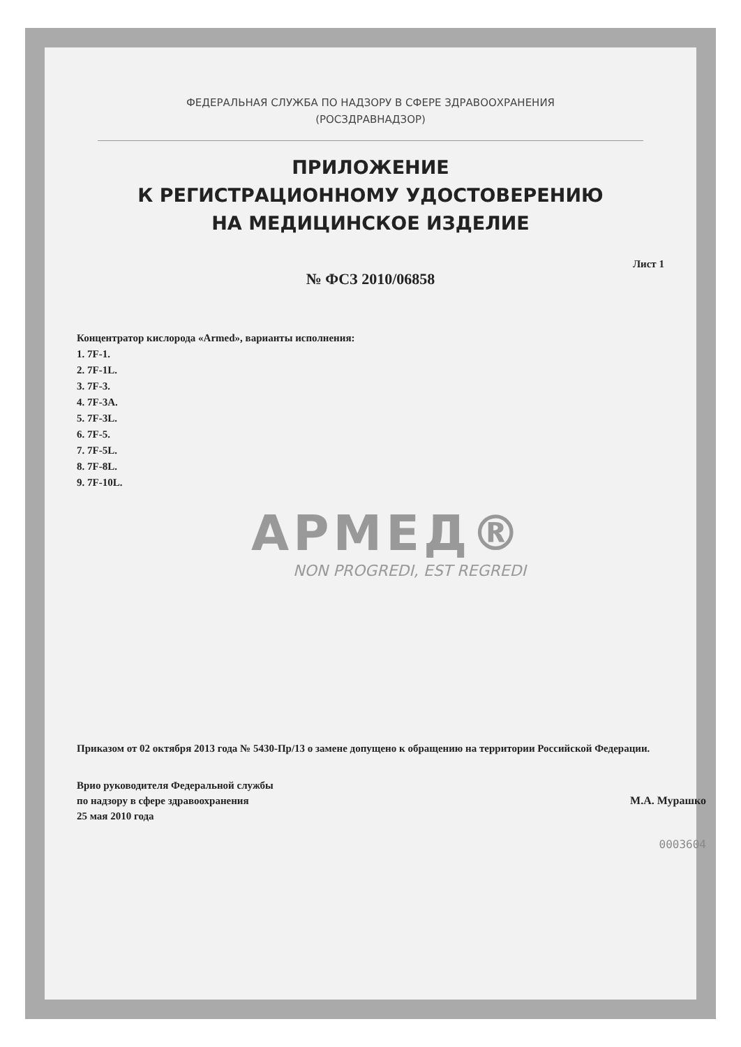ФЕДЕРАЛЬНАЯ СЛУЖБА ПО НАДЗОРУ В СФЕРЕ ЗДРАВООХРАНЕНИЯ
(РОСЗДРАВНАДЗОР)
ПРИЛОЖЕНИЕ
К РЕГИСТРАЦИОННОМУ УДОСТОВЕРЕНИЮ
НА МЕДИЦИНСКОЕ ИЗДЕЛИЕ
Лист 1
№ ФСЗ 2010/06858
Концентратор кислорода «Armed», варианты исполнения:
1. 7F-1.
2. 7F-1L.
3. 7F-3.
4. 7F-3A.
5. 7F-3L.
6. 7F-5.
7. 7F-5L.
8. 7F-8L.
9. 7F-10L.
АРМЕД®
NON PROGREDI, EST REGREDI
Приказом от 02 октября 2013 года № 5430-Пр/13 о замене допущено к обращению на территории Российской Федерации.
Врио руководителя Федеральной службы
по надзору в сфере здравоохранения
25 мая 2010 года
М.А. Мурашко
0003604